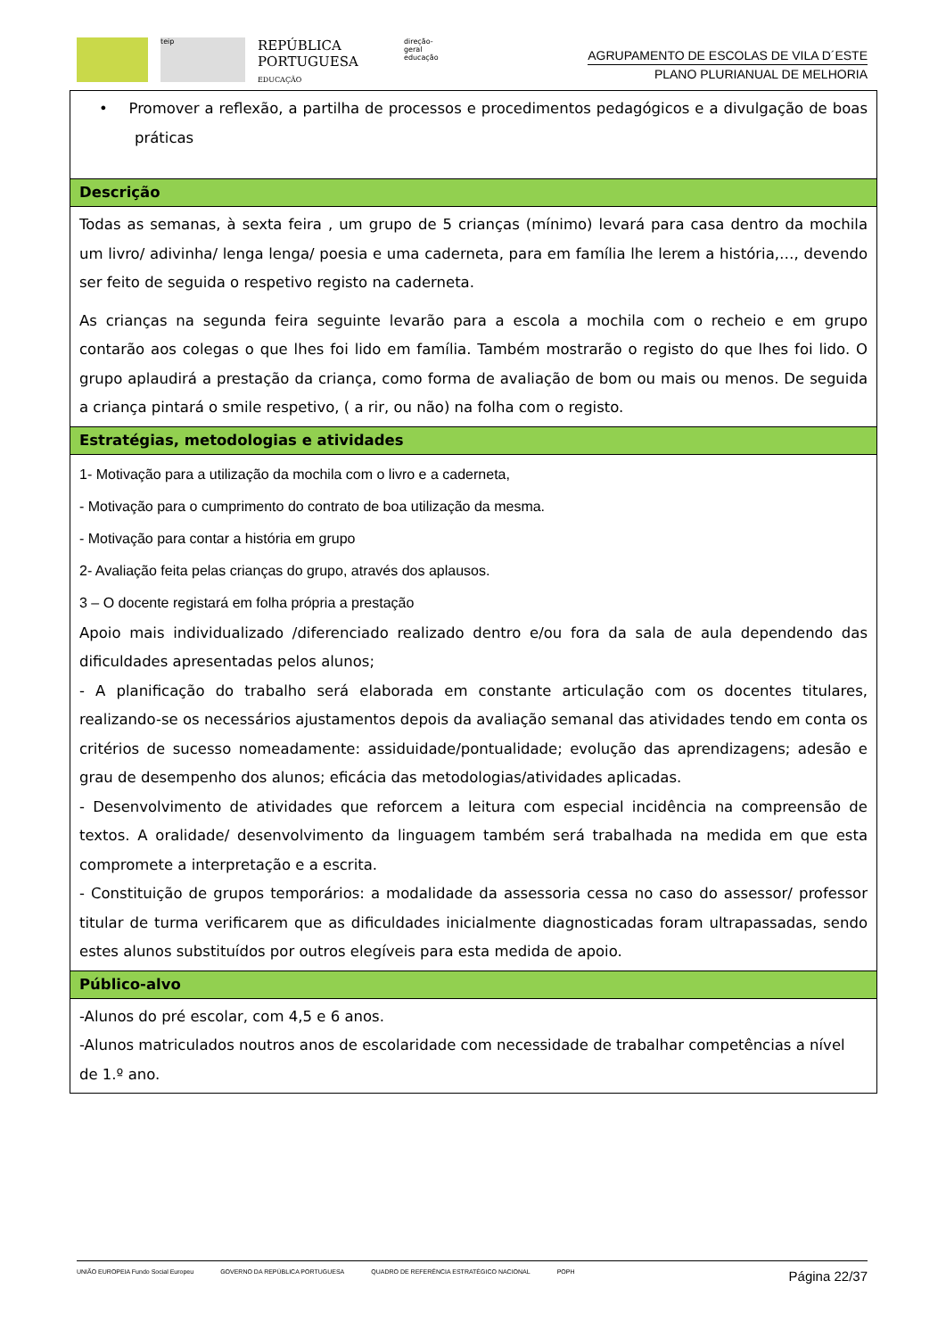teip
REPÚBLICA PORTUGUESA
EDUCAÇÃO
direção-geral educação
AGRUPAMENTO DE ESCOLAS DE VILA D´ESTE
PLANO PLURIANUAL DE MELHORIA
| • Promover a reflexão, a partilha de processos e procedimentos pedagógicos e a divulgação de boas práticas |
| Descrição |
| Todas as semanas, à sexta feira , um grupo de 5 crianças (mínimo) levará para casa dentro da mochila um livro/ adivinha/ lenga lenga/ poesia e uma caderneta, para em família lhe lerem a história,…, devendo ser feito de seguida o respetivo registo na caderneta. As crianças na segunda feira seguinte levarão para a escola a mochila com o recheio e em grupo contarão aos colegas o que lhes foi lido em família. Também mostrarão o registo do que lhes foi lido. O grupo aplaudirá a prestação da criança, como forma de avaliação de bom ou mais ou menos. De seguida a criança pintará o smile respetivo, ( a rir, ou não) na folha com o registo. |
| Estratégias, metodologias e atividades |
| 1- Motivação para a utilização da mochila com o livro e a caderneta, - Motivação para o cumprimento do contrato de boa utilização da mesma. - Motivação para contar a história em grupo 2- Avaliação feita pelas crianças do grupo, através dos aplausos. 3 – O docente registará em folha própria a prestação Apoio mais individualizado /diferenciado realizado dentro e/ou fora da sala de aula dependendo das dificuldades apresentadas pelos alunos; - A planificação do trabalho será elaborada em constante articulação com os docentes titulares, realizando-se os necessários ajustamentos depois da avaliação semanal das atividades tendo em conta os critérios de sucesso nomeadamente: assiduidade/pontualidade; evolução das aprendizagens; adesão e grau de desempenho dos alunos; eficácia das metodologias/atividades aplicadas. - Desenvolvimento de atividades que reforcem a leitura com especial incidência na compreensão de textos. A oralidade/ desenvolvimento da linguagem também será trabalhada na medida em que esta compromete a interpretação e a escrita. - Constituição de grupos temporários: a modalidade da assessoria cessa no caso do assessor/ professor titular de turma verificarem que as dificuldades inicialmente diagnosticadas foram ultrapassadas, sendo estes alunos substituídos por outros elegíveis para esta medida de apoio. |
| Público-alvo |
| -Alunos do pré escolar, com 4,5 e 6 anos. -Alunos matriculados noutros anos de escolaridade com necessidade de trabalhar competências a nível de 1.º ano. |
UNIÃO EUROPEIA Fundo Social Europeu GOVERNO DA REPÚBLICA PORTUGUESA QUADRO DE REFERÊNCIA ESTRATÉGICO NACIONAL POPH
Página 22/37